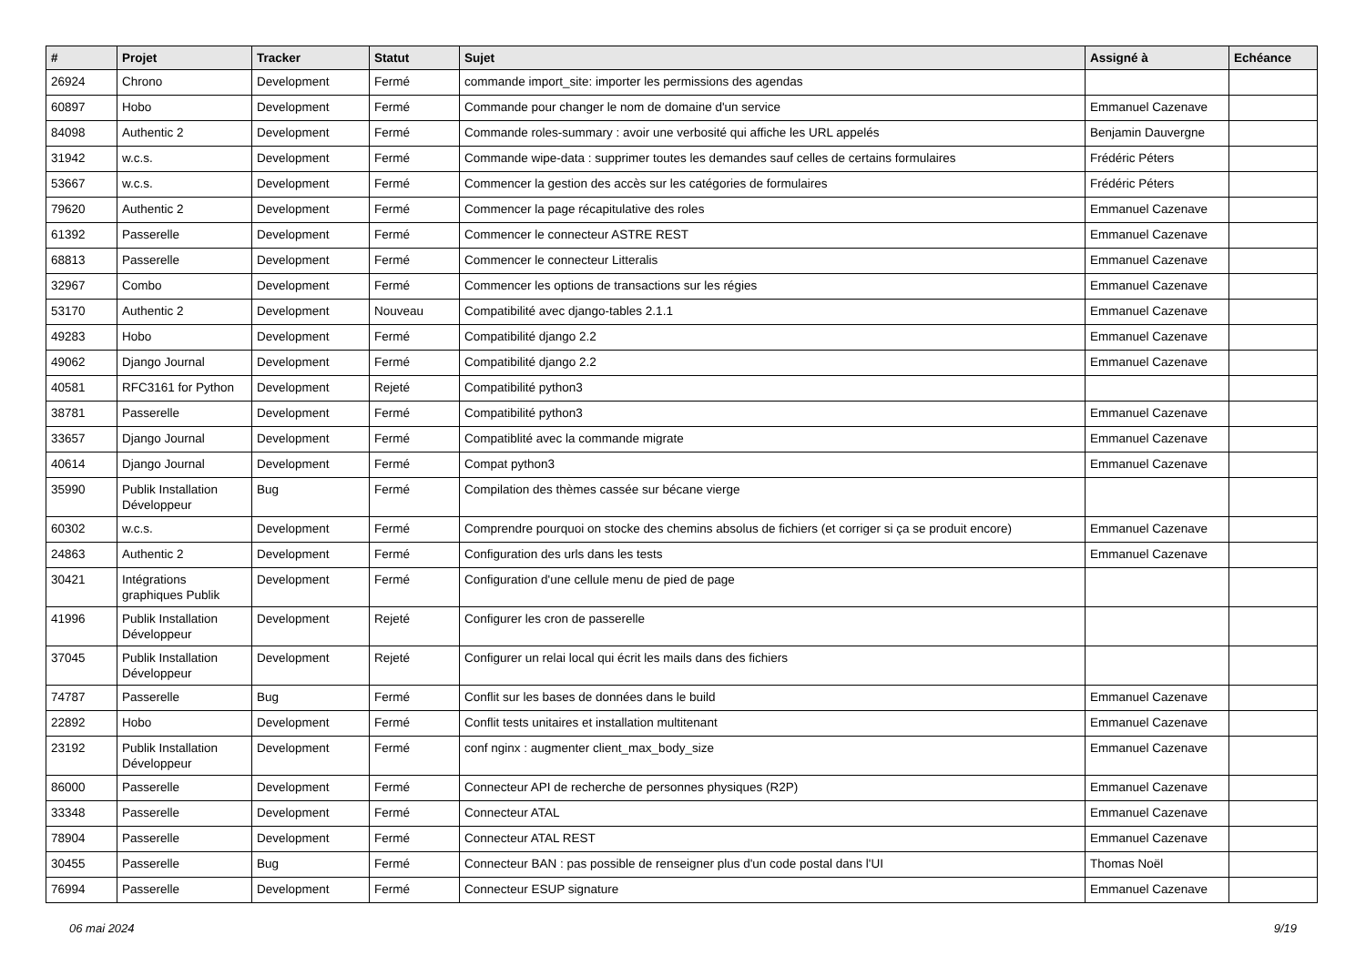| # | Projet | Tracker | Statut | Sujet | Assigné à | Echéance |
| --- | --- | --- | --- | --- | --- | --- |
| 26924 | Chrono | Development | Fermé | commande import_site: importer les permissions des agendas | | |
| 60897 | Hobo | Development | Fermé | Commande pour changer le nom de domaine d'un service | Emmanuel Cazenave | |
| 84098 | Authentic 2 | Development | Fermé | Commande roles-summary : avoir une verbosité qui affiche les URL appelés | Benjamin Dauvergne | |
| 31942 | w.c.s. | Development | Fermé | Commande wipe-data : supprimer toutes les demandes sauf celles de certains formulaires | Frédéric Péters | |
| 53667 | w.c.s. | Development | Fermé | Commencer la gestion des accès sur les catégories de formulaires | Frédéric Péters | |
| 79620 | Authentic 2 | Development | Fermé | Commencer la page récapitulative des roles | Emmanuel Cazenave | |
| 61392 | Passerelle | Development | Fermé | Commencer le connecteur ASTRE REST | Emmanuel Cazenave | |
| 68813 | Passerelle | Development | Fermé | Commencer le connecteur Litteralis | Emmanuel Cazenave | |
| 32967 | Combo | Development | Fermé | Commencer les options de transactions sur les régies | Emmanuel Cazenave | |
| 53170 | Authentic 2 | Development | Nouveau | Compatibilité avec django-tables 2.1.1 | Emmanuel Cazenave | |
| 49283 | Hobo | Development | Fermé | Compatibilité django 2.2 | Emmanuel Cazenave | |
| 49062 | Django Journal | Development | Fermé | Compatibilité django 2.2 | Emmanuel Cazenave | |
| 40581 | RFC3161 for Python | Development | Rejeté | Compatibilité python3 | | |
| 38781 | Passerelle | Development | Fermé | Compatibilité python3 | Emmanuel Cazenave | |
| 33657 | Django Journal | Development | Fermé | Compatiblité avec la commande migrate | Emmanuel Cazenave | |
| 40614 | Django Journal | Development | Fermé | Compat python3 | Emmanuel Cazenave | |
| 35990 | Publik Installation Développeur | Bug | Fermé | Compilation des thèmes cassée sur bécane vierge | | |
| 60302 | w.c.s. | Development | Fermé | Comprendre pourquoi on stocke des chemins absolus de fichiers (et corriger si ça se produit encore) | Emmanuel Cazenave | |
| 24863 | Authentic 2 | Development | Fermé | Configuration des urls dans les tests | Emmanuel Cazenave | |
| 30421 | Intégrations graphiques Publik | Development | Fermé | Configuration d'une cellule menu de pied de page | | |
| 41996 | Publik Installation Développeur | Development | Rejeté | Configurer les cron de passerelle | | |
| 37045 | Publik Installation Développeur | Development | Rejeté | Configurer un relai local qui écrit les mails dans des fichiers | | |
| 74787 | Passerelle | Bug | Fermé | Conflit sur les bases de données dans le build | Emmanuel Cazenave | |
| 22892 | Hobo | Development | Fermé | Conflit tests unitaires et installation multitenant | Emmanuel Cazenave | |
| 23192 | Publik Installation Développeur | Development | Fermé | conf nginx : augmenter client_max_body_size | Emmanuel Cazenave | |
| 86000 | Passerelle | Development | Fermé | Connecteur API de recherche de personnes physiques (R2P) | Emmanuel Cazenave | |
| 33348 | Passerelle | Development | Fermé | Connecteur ATAL | Emmanuel Cazenave | |
| 78904 | Passerelle | Development | Fermé | Connecteur ATAL REST | Emmanuel Cazenave | |
| 30455 | Passerelle | Bug | Fermé | Connecteur BAN : pas possible de renseigner plus d'un code postal dans l'UI | Thomas Noël | |
| 76994 | Passerelle | Development | Fermé | Connecteur ESUP signature | Emmanuel Cazenave | |
06 mai 2024 9/19